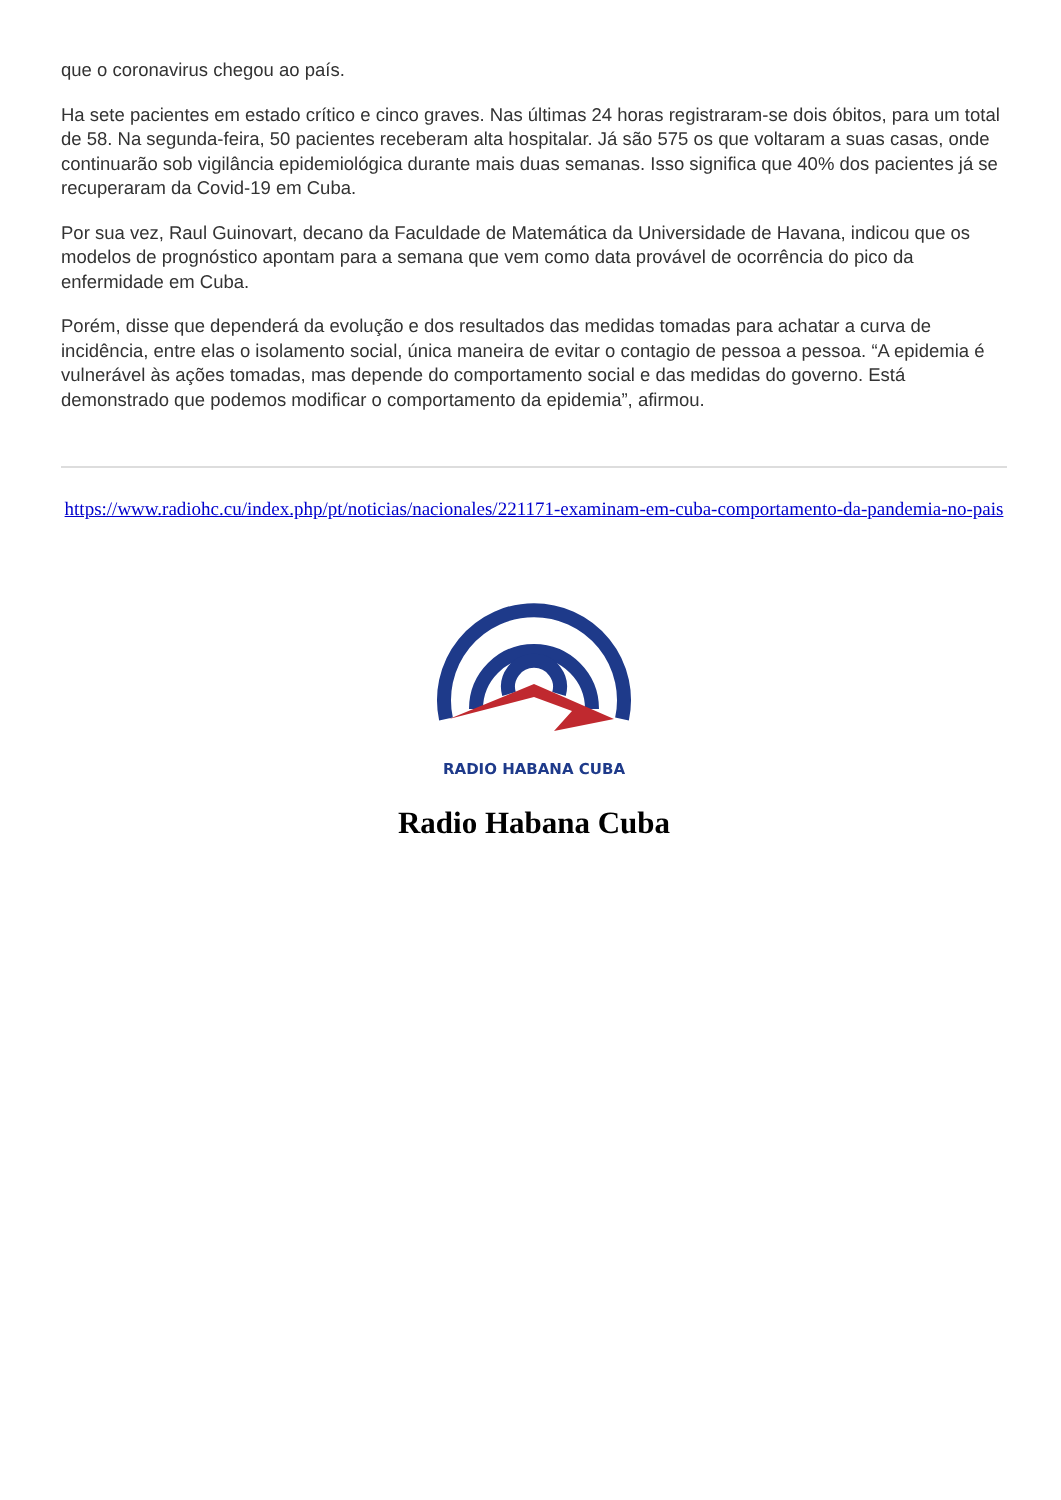que o coronavirus chegou ao país.
Ha sete pacientes em estado crítico e cinco graves. Nas últimas 24 horas registraram-se dois óbitos, para um total de 58. Na segunda-feira, 50 pacientes receberam alta hospitalar. Já são 575 os que voltaram a suas casas, onde continuarão sob vigilância epidemiológica durante mais duas semanas. Isso significa que 40% dos pacientes já se recuperaram da Covid-19 em Cuba.
Por sua vez, Raul Guinovart, decano da Faculdade de Matemática da Universidade de Havana, indicou que os modelos de prognóstico apontam para a semana que vem como data provável de ocorrência do pico da enfermidade em Cuba.
Porém, disse que dependerá da evolução e dos resultados das medidas tomadas para achatar a curva de incidência, entre elas o isolamento social, única maneira de evitar o contagio de pessoa a pessoa. “A epidemia é vulnerável às ações tomadas, mas depende do comportamento social e das medidas do governo. Está demonstrado que podemos modificar o comportamento da epidemia”, afirmou.
https://www.radiohc.cu/index.php/pt/noticias/nacionales/221171-examinam-em-cuba-comportamento-da-pandemia-no-pais
RADIO HABANA CUBA
Radio Habana Cuba